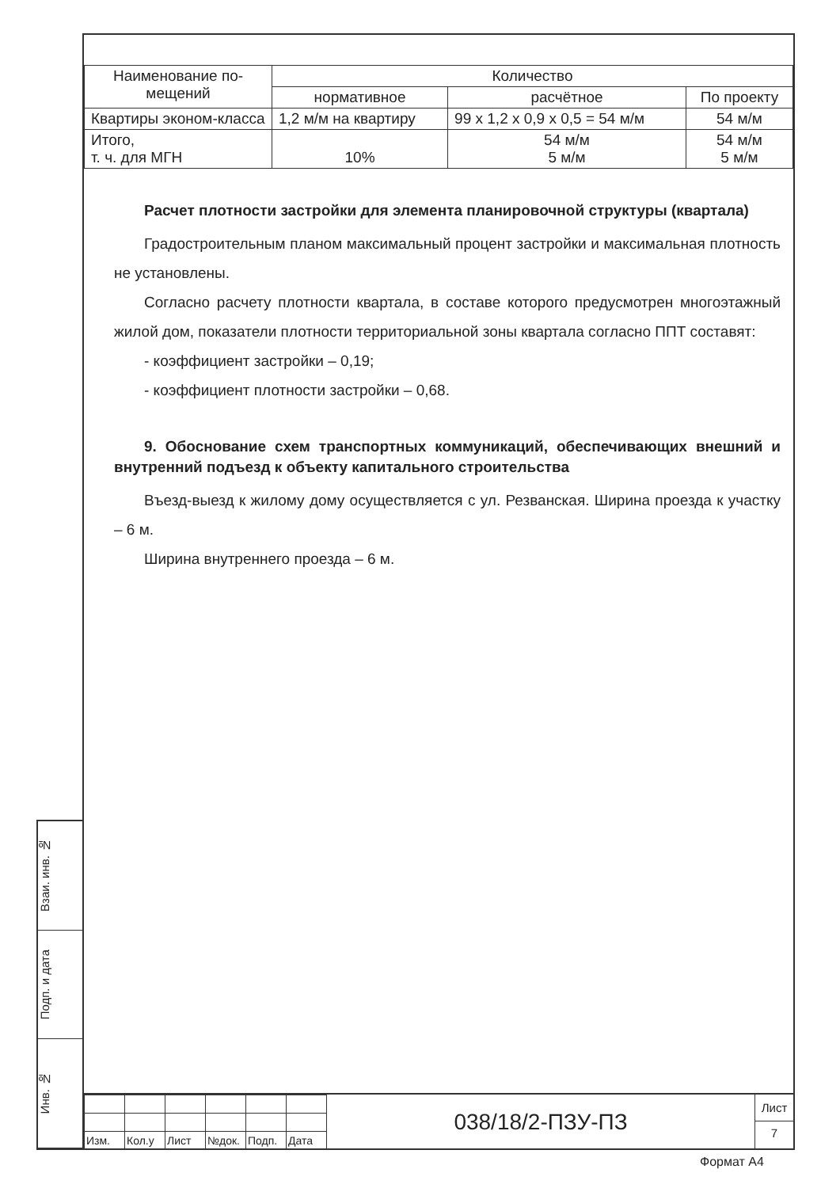| Наименование по-мещений | Количество | | |
| --- | --- | --- | --- |
| | нормативное | расчётное | По проекту |
| Квартиры эконом-класса | 1,2 м/м на квартиру | 99 х 1,2 х 0,9 х 0,5 = 54 м/м | 54 м/м |
| Итого, т. ч. для МГН | 10% | 54 м/м 5 м/м | 54 м/м 5 м/м |
Расчет плотности застройки для элемента планировочной структуры (квартала)
Градостроительным планом максимальный процент застройки и максимальная плотность не установлены.
Согласно расчету плотности квартала, в составе которого предусмотрен многоэтажный жилой дом, показатели плотности территориальной зоны квартала согласно ППТ составят:
- коэффициент застройки – 0,19;
- коэффициент плотности застройки – 0,68.
9. Обоснование схем транспортных коммуникаций, обеспечивающих внешний и внутренний подъезд к объекту капитального строительства
Въезд-выезд к жилому дому осуществляется с ул. Резванская. Ширина проезда к участку – 6 м.
Ширина внутреннего проезда – 6 м.
Взаи. инв. №
Подп. и дата
Инв. №
| Изм. | Кол.у | Лист | №док. | Подп. | Дата |
038/18/2-ПЗУ-ПЗ
Лист
7
Формат А4